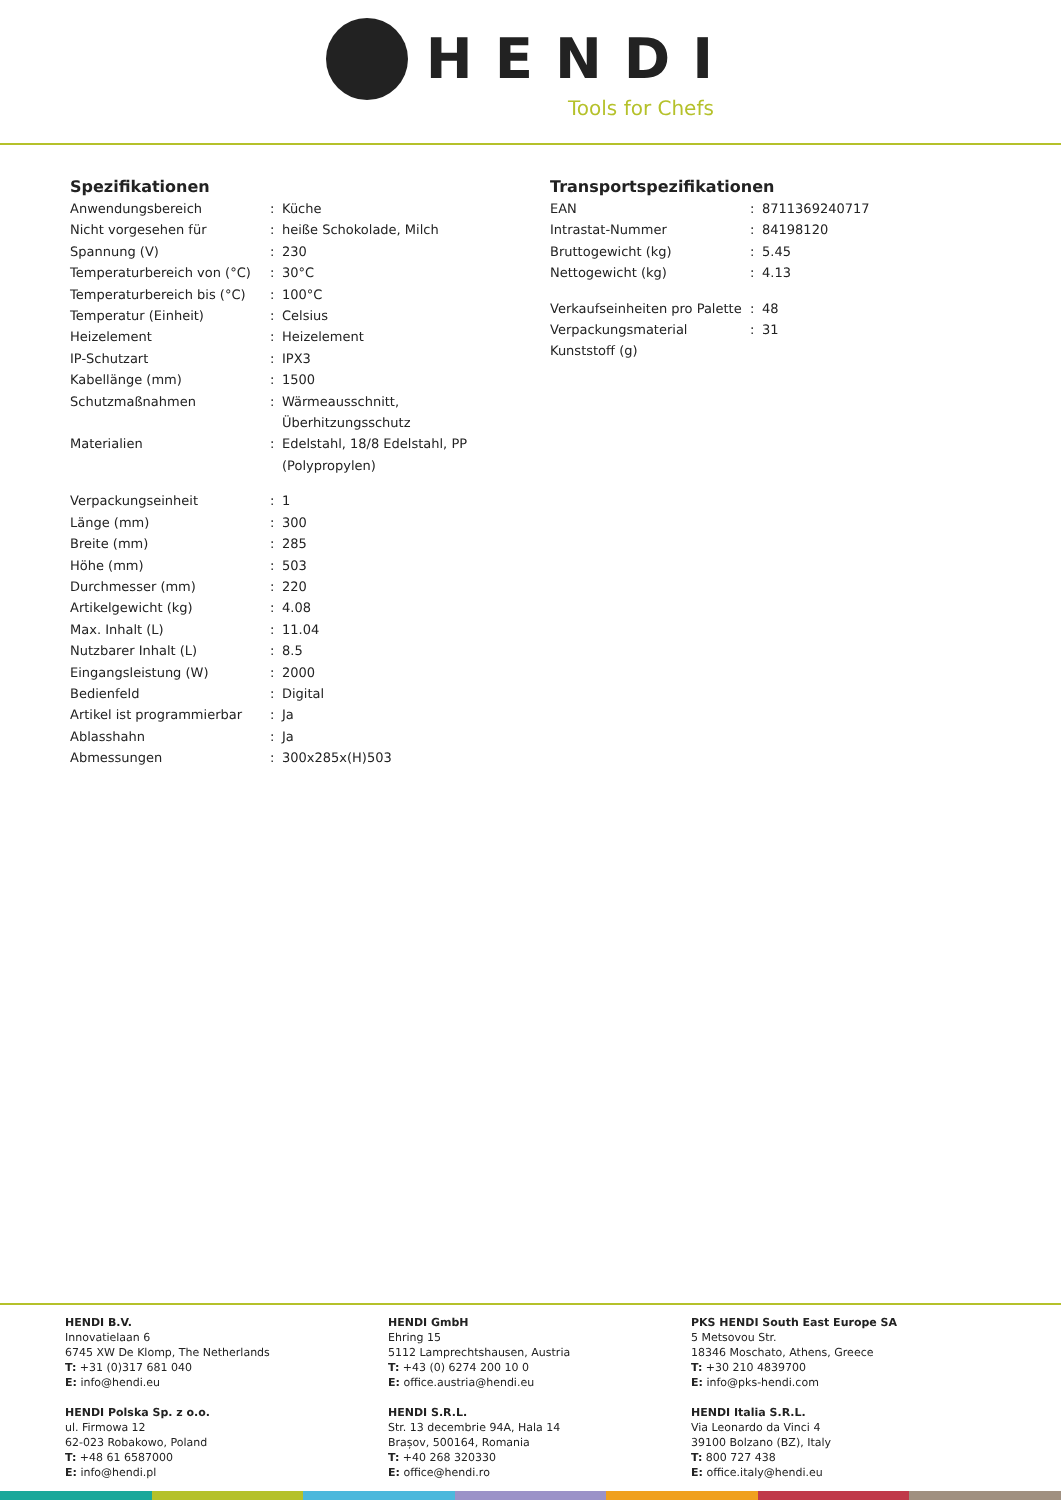HENDI
Tools for Chefs
Spezifikationen
| Anwendungsbereich | : | Küche |
| Nicht vorgesehen für | : | heiße Schokolade, Milch |
| Spannung (V) | : | 230 |
| Temperaturbereich von (°C) | : | 30°C |
| Temperaturbereich bis (°C) | : | 100°C |
| Temperatur (Einheit) | : | Celsius |
| Heizelement | : | Heizelement |
| IP-Schutzart | : | IPX3 |
| Kabellänge (mm) | : | 1500 |
| Schutzmaßnahmen | : | Wärmeausschnitt, Überhitzungsschutz |
| Materialien | : | Edelstahl, 18/8 Edelstahl, PP (Polypropylen) |
| Verpackungseinheit | : | 1 |
| Länge (mm) | : | 300 |
| Breite (mm) | : | 285 |
| Höhe (mm) | : | 503 |
| Durchmesser (mm) | : | 220 |
| Artikelgewicht (kg) | : | 4.08 |
| Max. Inhalt (L) | : | 11.04 |
| Nutzbarer Inhalt (L) | : | 8.5 |
| Eingangsleistung (W) | : | 2000 |
| Bedienfeld | : | Digital |
| Artikel ist programmierbar | : | Ja |
| Ablasshahn | : | Ja |
| Abmessungen | : | 300x285x(H)503 |
Transportspezifikationen
| EAN | : | 8711369240717 |
| Intrastat-Nummer | : | 84198120 |
| Bruttogewicht (kg) | : | 5.45 |
| Nettogewicht (kg) | : | 4.13 |
| Verkaufseinheiten pro Palette | : | 48 |
| Verpackungsmaterial Kunststoff (g) | : | 31 |
HENDI B.V.
Innovatielaan 6
6745 XW De Klomp, The Netherlands
T: +31 (0)317 681 040
E: info@hendi.eu
HENDI GmbH
Ehring 15
5112 Lamprechtshausen, Austria
T: +43 (0) 6274 200 10 0
E: office.austria@hendi.eu
PKS HENDI South East Europe SA
5 Metsovou Str.
18346 Moschato, Athens, Greece
T: +30 210 4839700
E: info@pks-hendi.com
HENDI Polska Sp. z o.o.
ul. Firmowa 12
62-023 Robakowo, Poland
T: +48 61 6587000
E: info@hendi.pl
HENDI S.R.L.
Str. 13 decembrie 94A, Hala 14
Brașov, 500164, Romania
T: +40 268 320330
E: office@hendi.ro
HENDI Italia S.R.L.
Via Leonardo da Vinci 4
39100 Bolzano (BZ), Italy
T: 800 727 438
E: office.italy@hendi.eu